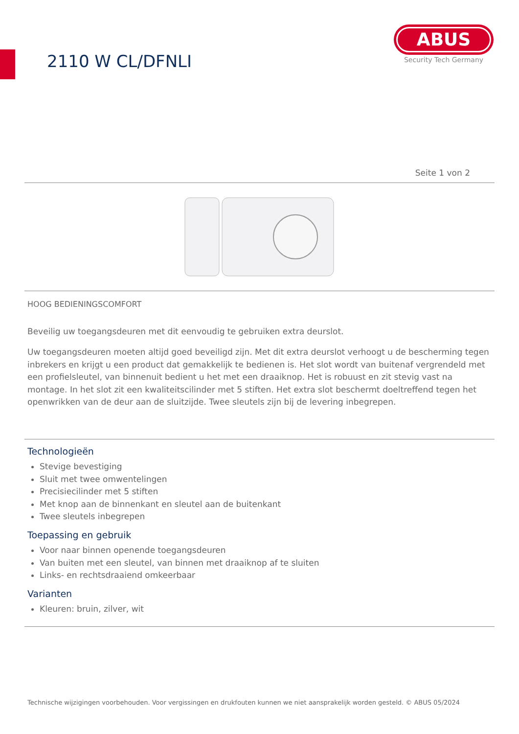2110 W CL/DFNLI
ABUS
Security Tech Germany
Seite 1 von 2
HOOG BEDIENINGSCOMFORT
Beveilig uw toegangsdeuren met dit eenvoudig te gebruiken extra deurslot.
Uw toegangsdeuren moeten altijd goed beveiligd zijn. Met dit extra deurslot verhoogt u de bescherming tegen inbrekers en krijgt u een product dat gemakkelijk te bedienen is. Het slot wordt van buitenaf vergrendeld met een profielsleutel, van binnenuit bedient u het met een draaiknop. Het is robuust en zit stevig vast na montage. In het slot zit een kwaliteitscilinder met 5 stiften. Het extra slot beschermt doeltreffend tegen het openwrikken van de deur aan de sluitzijde. Twee sleutels zijn bij de levering inbegrepen.
Technologieën
Stevige bevestiging
Sluit met twee omwentelingen
Precisiecilinder met 5 stiften
Met knop aan de binnenkant en sleutel aan de buitenkant
Twee sleutels inbegrepen
Toepassing en gebruik
Voor naar binnen openende toegangsdeuren
Van buiten met een sleutel, van binnen met draaiknop af te sluiten
Links- en rechtsdraaiend omkeerbaar
Varianten
Kleuren: bruin, zilver, wit
Technische wijzigingen voorbehouden. Voor vergissingen en drukfouten kunnen we niet aansprakelijk worden gesteld. © ABUS 05/2024